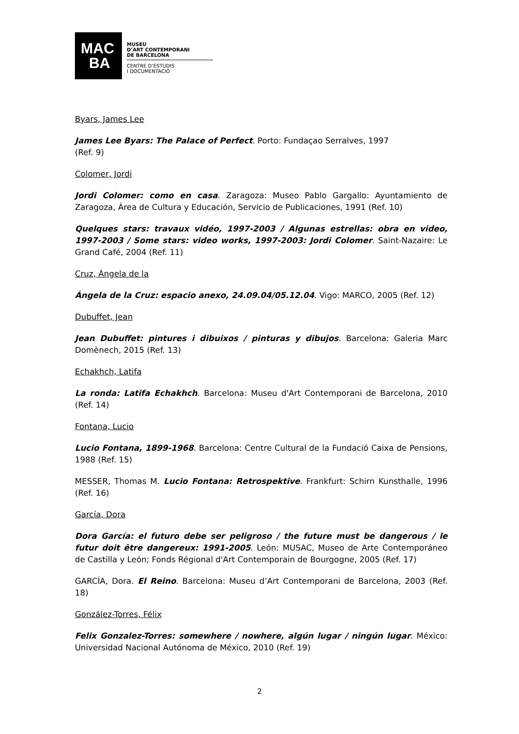MAC
BA
MUSEU
D’ART CONTEMPORANI
DE BARCELONA
CENTRE D’ESTUDIS
I DOCUMENTACIÓ
Byars, James Lee
James Lee Byars: The Palace of Perfect. Porto: Fundaçao Serralves, 1997
(Ref. 9)
Colomer, Jordi
Jordi Colomer: como en casa. Zaragoza: Museo Pablo Gargallo: Ayuntamiento de Zaragoza, Área de Cultura y Educación, Servicio de Publicaciones, 1991 (Ref. 10)
Quelques stars: travaux vidéo, 1997-2003 / Algunas estrellas: obra en video, 1997-2003 / Some stars: video works, 1997-2003: Jordi Colomer. Saint-Nazaire: Le Grand Café, 2004 (Ref. 11)
Cruz, Ángela de la
Ángela de la Cruz: espacio anexo, 24.09.04/05.12.04. Vigo: MARCO, 2005 (Ref. 12)
Dubuffet, Jean
Jean Dubuffet: pintures i dibuixos / pinturas y dibujos. Barcelona: Galeria Marc Domènech, 2015 (Ref. 13)
Echakhch, Latifa
La ronda: Latifa Echakhch. Barcelona: Museu d'Art Contemporani de Barcelona, 2010 (Ref. 14)
Fontana, Lucio
Lucio Fontana, 1899-1968. Barcelona: Centre Cultural de la Fundació Caixa de Pensions, 1988 (Ref. 15)
MESSER, Thomas M. Lucio Fontana: Retrospektive. Frankfurt: Schirn Kunsthalle, 1996 (Ref. 16)
García, Dora
Dora García: el futuro debe ser peligroso / the future must be dangerous / le futur doit être dangereux: 1991-2005. León: MUSAC, Museo de Arte Contemporáneo de Castilla y León; Fonds Régional d'Art Contemporain de Bourgogne, 2005 (Ref. 17)
GARCÍA, Dora. El Reino. Barcelona: Museu d’Art Contemporani de Barcelona, 2003 (Ref. 18)
González-Torres, Félix
Felix Gonzalez-Torres: somewhere / nowhere, algún lugar / ningún lugar. México: Universidad Nacional Autónoma de México, 2010 (Ref. 19)
2